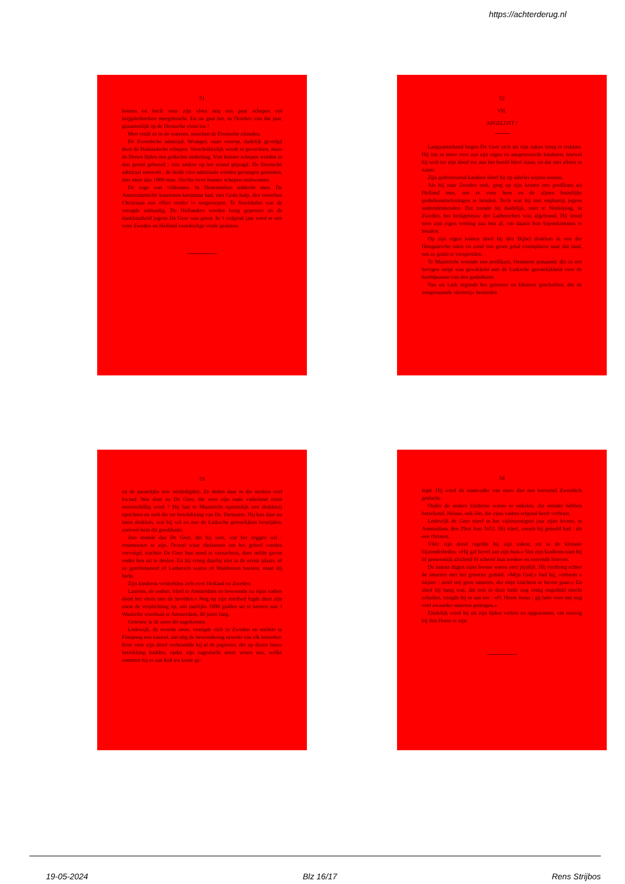https://achterderug.nl
51
komen en heeft voor zijn vloot nog een paar schepen vol krijgsbehoeften meegebracht. En nu gaat het, in October van dat jaar, gezamenlijk op de Deensche vloot los !
Men vindt ze in de wateren, tusschen de Deensche eilanden.
De Zweedsche admiraal, Wrangel, vaart voorop, dadelijk gevolgd door de Hollandsche schepen. Verschrikkelijk wordt er gevochten, maar de Denen lijden een geduchte nederlaag. Vier hunner schepen worden in den grond geboord ; vier andere op het strand gejaagd. De Deensche admiraal sneuvelt ; de beide vice-admiraals worden gevangen genomen, met meer dan 1000 man. Slechts twee hunner schepen ontkwamen.
De zege was volkomen. In Denemarken sidderde men. De Amsterdamsche kanonnen-koopman had, met Gods hulp, den trotschen Christiaan een »Niet verder !« toegeroepen. Te Stockholm was de vreugde uitbundig. De Hollanders werden hoog geprezen en de dankbaarheid jegens De Geer was groot. In 't volgend jaar werd er een voor Zweden en Holland voordeelige vrede gesloten.
52
VII.
AFGELOST !
Langzamerhand begon De Geer zich uit zijn zaken terug te trekken. Hij liet ze meer over aan zijn eigen en aangetrouwde kinderen, hoewel hij toch tot zijn dood toe aan het hoofd bleef staan, en dat niet alleen in naam.
Zijn godvreezend karakter bleef hij op allerlei wijzen toonen.
Als hij naar Zweden trok, ging op zijn kosten een predikant uit Holland mee, om er voor hem en de zijnen huiselijke godsdienstoefeningen te houden. Toch was hij niet enghartig jegens andersdenkenden. Dat toonde hij duidelijk, toen te Norköping, in Zweden, het kerkgebouw der Lutherschen was afgebrand. Hij stond toen zijn eigen woning aan hen af, om daarin hun bijeenkomsten te houden.
Op zijn eigen kosten deed hij den Bijbel drukken in een der Hongaarsche talen en zond een groot getal exemplaren naar dat land, om ze gratis te verspreiden.
Te Maastricht woonde een predikant, Demarets genaamd, die in een hevigen strijd was gewikkeld met de Luiksche geestelijkheid over de hoofdpunten van den godsdienst.
Van uit Luik regende het grootere en kleinere geschriften, die de zoogenaamde »ketterij« bestreden
53
en de pauselijke leer verdedigden. Ze deden daar in die streken veel kwaad. Wat doet nu De Geer, die voor zijn oude vaderland nooit onverschillig werd ? Hij laat te Maastricht opzettelijk een drukkerij oprichten en stelt die ter beschikking van Ds. Demarets. Hij kan daar nu laten drukken, wat hij wil en zoo de Luiksche geestelijken bestrijden, zooveel hem dit goeddunkt.
Zoo toonde dus De Geer, dat hij wist, wat het zeggen wil : rentmeester te zijn. Overal waar christenen om het geloof werden vervolgd, trachtte De Geer hun nood te verzachten, door milde gaven onder hen uit te deelen. En hij vroeg daarbij niet in de eerste plaats, of ze gereformeerd of Luthersch waren of Waldenzen heetten, maar hij hielp.
Zijn kinderen verdeelden zich over Holland en Zweden.
Laurens, de oudste, bleef te Amsterdam en bewoonde na zijns vaders dood het »huis met de hoofden.« Nog op zijn sterfbed legde deze zijn zoon de verplichting op, om jaarlijks 1000 gulden uit te keeren aan 't Waalsche weeshuis te Amsterdam, 40 jaren lang.
Getrouw is de zoon dit nagekomen.
Lodewijk, de tweede zoon, vestigde zich in Zweden en stichtte te Finspong een kasteel, dat nòg de bewondering opwekt van elk bezoeker. Kort voor zijn dood verbrandde hij al de papieren, die op dezen bouw betrekking hadden, opdat zijn nageslacht nooit weten zou, welke sommen hij er aan had ten koste ge-
54
legd. Hij werd de stamvader van meer dan een beroemd Zweedsch geslacht.
Onder de andere kinderen waren er enkelen, die minder hebben beteekend. Helaas, ook één, die zijns vaders erfgoed heeft verbrast.
Lodewijk de Geer stierf in het vijfenzestigste jaar zijns levens, te Amsterdam, den 29en Juni 1652. Hij stierf, zooals hij geleefd had : als een christen.
Vóór zijn dood regelde hij zijn zaken, tot in de kleinste bijzonderheden. »Hij gaf bevel aan zijn huis.« Van zijn kinderen nam hij òf persoonlijk afscheid òf schreef hun teedere en roerende brieven.
De laatste dagen zijns levens waren zeer pijnlijk. Hij verdroeg echter de smarten met het grootste geduld. »Mijn God,« bad hij, »erbarm u mijner ; zend mij geen smarten, die mijn krachten te boven gaan.« En alsof hij bang was, dat ook in deze bede nog eenig ongeduld mocht schuilen, voegde hij er aan toe : »O, Heere Jezus ; gij hebt voor mij nog veel zwaarder smarten gedragen.«
Eindelijk werd hij uit zijn lijden verlost en opgenomen, om eeuwig bij den Heere te zijn.
19-05-2024 Blz 16/17 Rens Strijbos